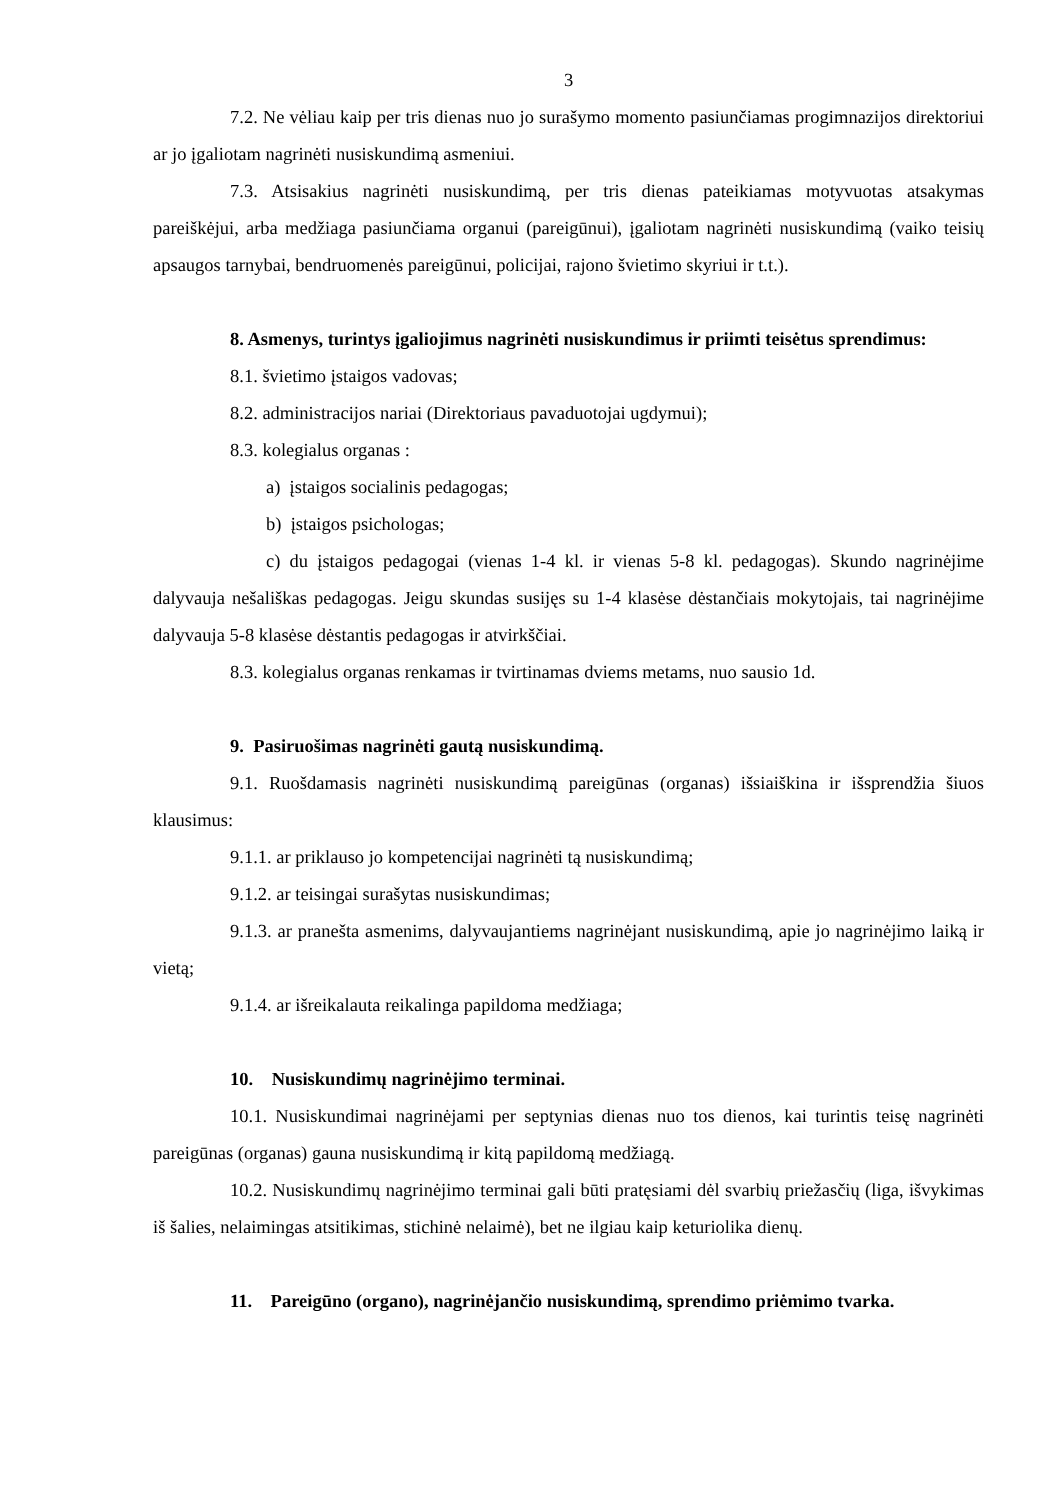3
7.2. Ne vėliau kaip per tris dienas nuo jo surašymo momento pasiunčiamas progimnazijos direktoriui ar jo įgaliotam nagrinėti nusiskundimą asmeniui.
7.3. Atsisakius nagrinėti nusiskundimą, per tris dienas pateikiamas motyvuotas atsakymas pareiškėjui, arba medžiaga pasiunčiama organui (pareigūnui), įgaliotam nagrinėti nusiskundimą (vaiko teisių apsaugos tarnybai, bendruomenės pareigūnui, policijai, rajono švietimo skyriui ir t.t.).
8. Asmenys, turintys įgaliojimus nagrinėti nusiskundimus ir priimti teisėtus sprendimus:
8.1. švietimo įstaigos vadovas;
8.2. administracijos nariai (Direktoriaus pavaduotojai ugdymui);
8.3. kolegialus organas :
a) įstaigos socialinis pedagogas;
b) įstaigos psichologas;
c) du įstaigos pedagogai (vienas 1-4 kl. ir vienas 5-8 kl. pedagogas). Skundo nagrinėjime dalyvauja nešališkas pedagogas. Jeigu skundas susijęs su 1-4 klasėse dėstančiais mokytojais, tai nagrinėjime dalyvauja 5-8 klasėse dėstantis pedagogas ir atvirkščiai.
8.3. kolegialus organas renkamas ir tvirtinamas dviems metams, nuo sausio 1d.
9. Pasiruošimas nagrinėti gautą nusiskundimą.
9.1. Ruošdamasis nagrinėti nusiskundimą pareigūnas (organas) išsiaiškina ir išsprendžia šiuos klausimus:
9.1.1. ar priklauso jo kompetencijai nagrinėti tą nusiskundimą;
9.1.2. ar teisingai surašytas nusiskundimas;
9.1.3. ar pranešta asmenims, dalyvaujantiems nagrinėjant nusiskundimą, apie jo nagrinėjimo laiką ir vietą;
9.1.4. ar išreikalauta reikalinga papildoma medžiaga;
10. Nusiskundimų nagrinėjimo terminai.
10.1. Nusiskundimai nagrinėjami per septynias dienas nuo tos dienos, kai turintis teisę nagrinėti pareigūnas (organas) gauna nusiskundimą ir kitą papildomą medžiagą.
10.2. Nusiskundimų nagrinėjimo terminai gali būti pratęsiami dėl svarbių priežasčių (liga, išvykimas iš šalies, nelaimingas atsitikimas, stichinė nelaimė), bet ne ilgiau kaip keturiolika dienų.
11. Pareigūno (organo), nagrinėjančio nusiskundimą, sprendimo priėmimo tvarka.